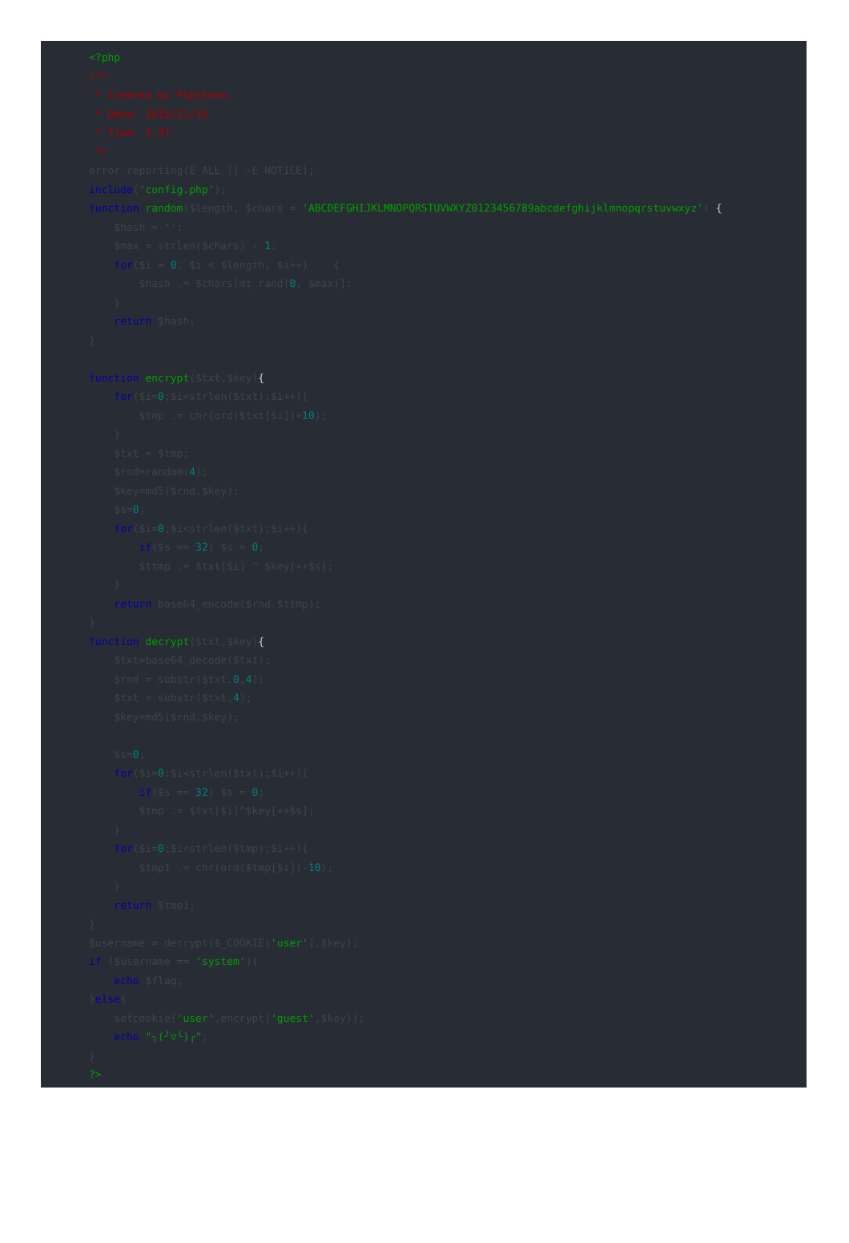<?php
/**
 * Created by PhpStorm.
 * Date: 2015/11/16
 * Time: 1:31
 */
error_reporting(E_ALL || ~E_NOTICE);
include('config.php');
function random($length, $chars = 'ABCDEFGHIJKLMNOPQRSTUVWXYZ0123456789abcdefghijklmnopqrstuvwxyz') {
    $hash = '';
    $max = strlen($chars) - 1;
    for($i = 0; $i < $length; $i++)    {
        $hash .= $chars[mt_rand(0, $max)];
    }
    return $hash;
}

function encrypt($txt,$key){
    for($i=0;$i<strlen($txt);$i++){
        $tmp .= chr(ord($txt[$i])+10);
    }
    $txt = $tmp;
    $rnd=random(4);
    $key=md5($rnd.$key);
    $s=0;
    for($i=0;$i<strlen($txt);$i++){
        if($s == 32) $s = 0;
        $ttmp .= $txt[$i] ^ $key[++$s];
    }
    return base64_encode($rnd.$ttmp);
}
function decrypt($txt,$key){
    $txt=base64_decode($txt);
    $rnd = substr($txt,0,4);
    $txt = substr($txt,4);
    $key=md5($rnd.$key);

    $s=0;
    for($i=0;$i<strlen($txt);$i++){
        if($s == 32) $s = 0;
        $tmp .= $txt[$i]^$key[++$s];
    }
    for($i=0;$i<strlen($tmp);$i++){
        $tmp1 .= chr(ord($tmp[$i])-10);
    }
    return $tmp1;
}
$username = decrypt($_COOKIE['user'],$key);
if ($username == 'system'){
    echo $flag;
}else{
    setcookie('user',encrypt('guest',$key));
    echo "╮(╯▽╰)╭";
}
?>